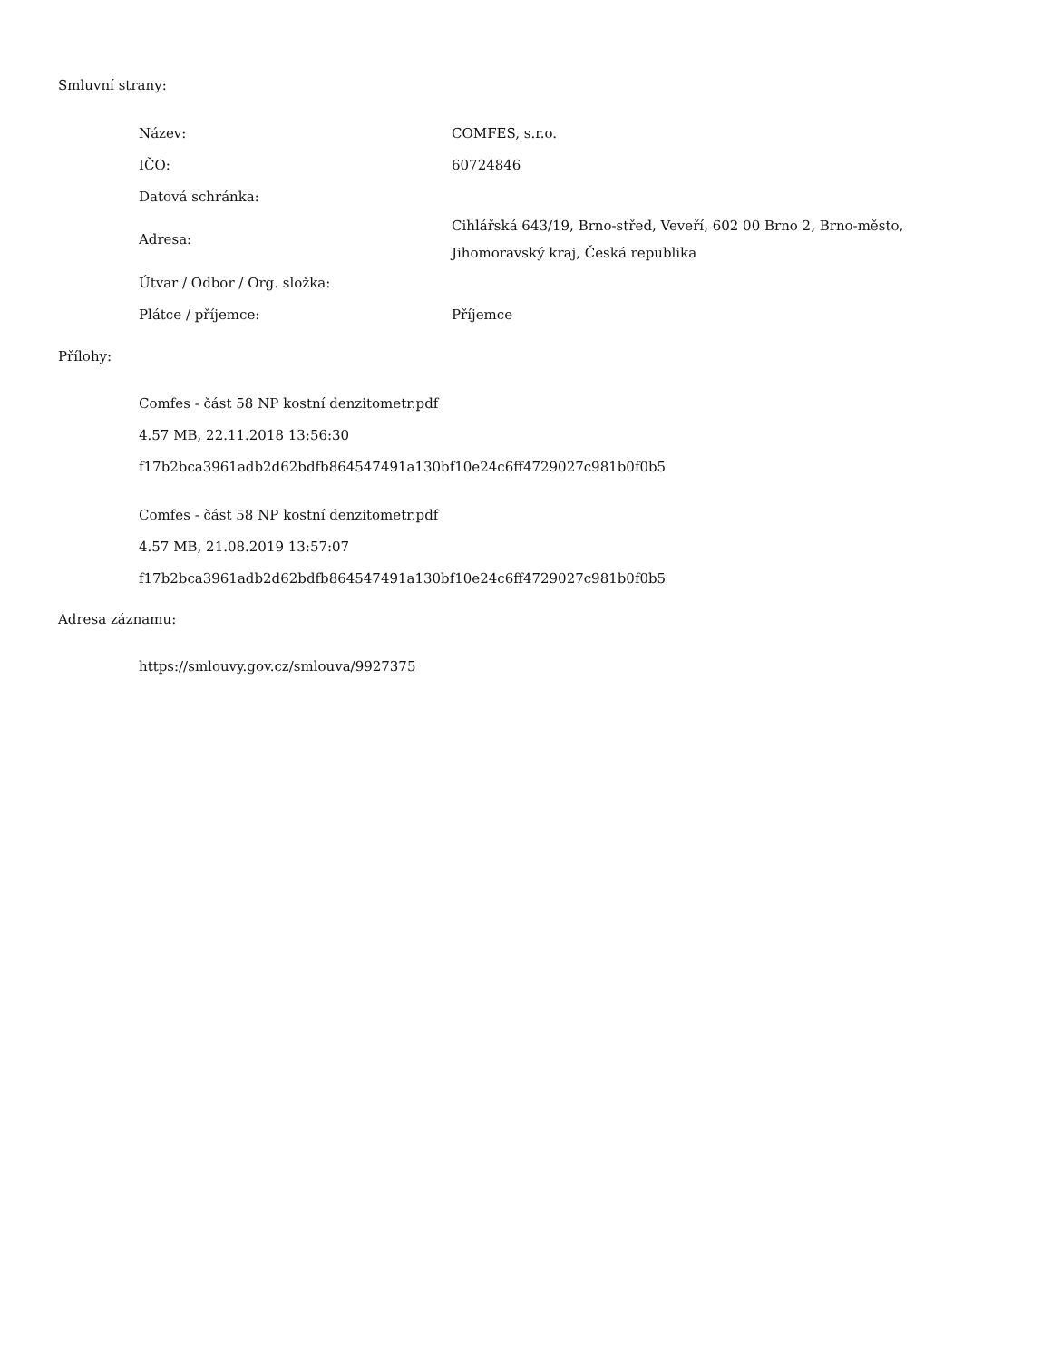Smluvní strany:
| Název: | COMFES, s.r.o. |
| IČO: | 60724846 |
| Datová schránka: | |
| Adresa: | Cihlářská 643/19, Brno-střed, Veveří, 602 00 Brno 2, Brno-město, Jihomoravský kraj, Česká republika |
| Útvar / Odbor / Org. složka: | |
| Plátce / příjemce: | Příjemce |
Přílohy:
Comfes - část 58 NP kostní denzitometr.pdf
4.57 MB, 22.11.2018 13:56:30
f17b2bca3961adb2d62bdfb864547491a130bf10e24c6ff4729027c981b0f0b5
Comfes - část 58 NP kostní denzitometr.pdf
4.57 MB, 21.08.2019 13:57:07
f17b2bca3961adb2d62bdfb864547491a130bf10e24c6ff4729027c981b0f0b5
Adresa záznamu:
https://smlouvy.gov.cz/smlouva/9927375